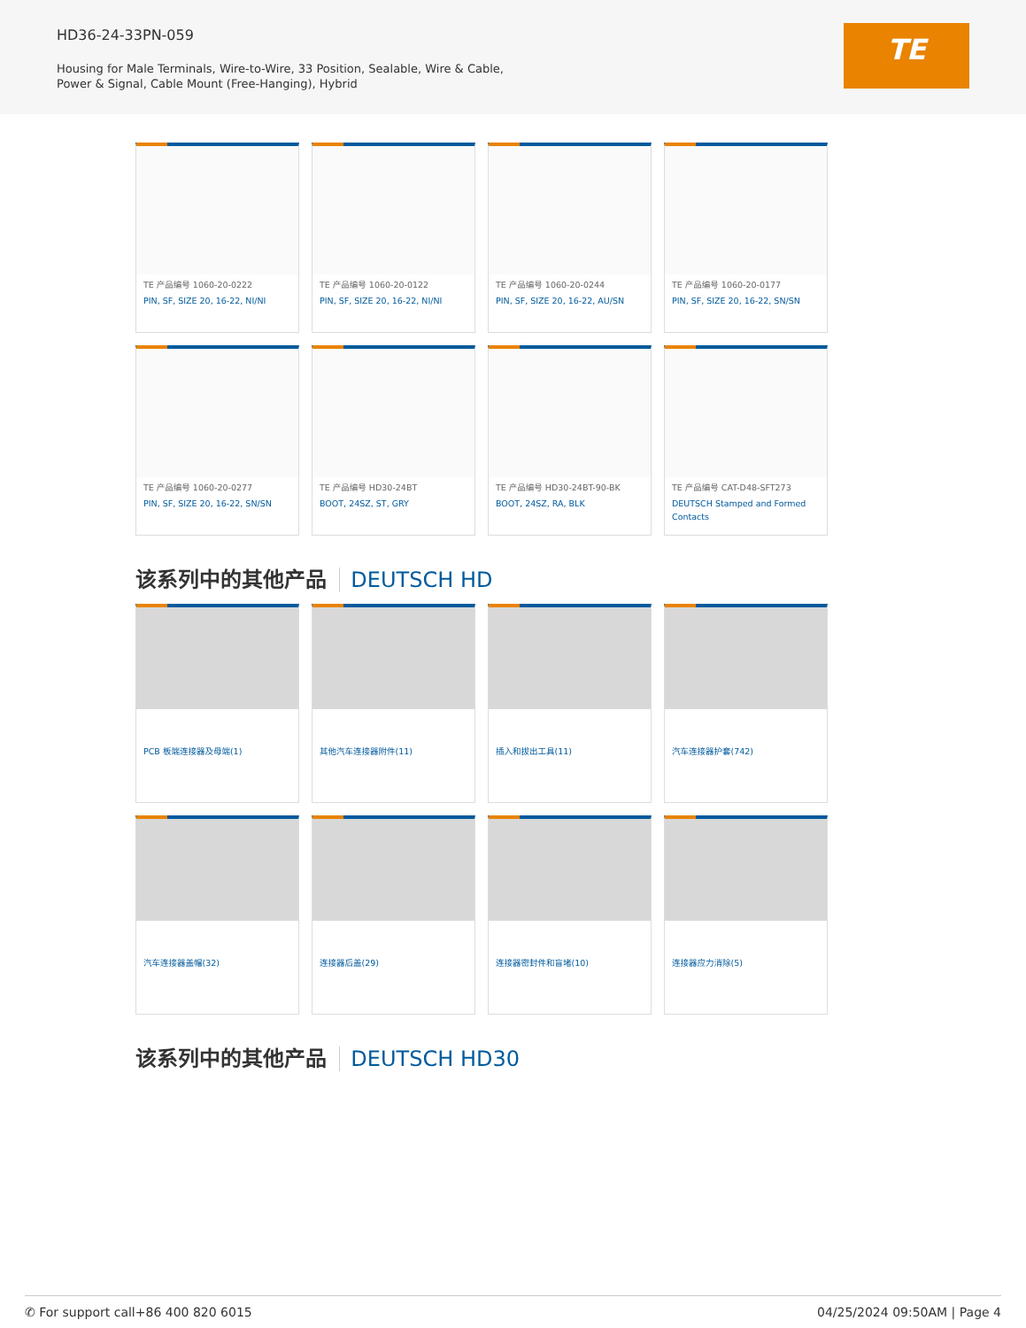HD36-24-33PN-059
Housing for Male Terminals, Wire-to-Wire, 33 Position, Sealable, Wire & Cable, Power & Signal, Cable Mount (Free-Hanging), Hybrid
TE
TE 产品编号 1060-20-0222
PIN, SF, SIZE 20, 16-22, NI/NI
TE 产品编号 1060-20-0122
PIN, SF, SIZE 20, 16-22, NI/NI
TE 产品编号 1060-20-0244
PIN, SF, SIZE 20, 16-22, AU/SN
TE 产品编号 1060-20-0177
PIN, SF, SIZE 20, 16-22, SN/SN
TE 产品编号 1060-20-0277
PIN, SF, SIZE 20, 16-22, SN/SN
TE 产品编号 HD30-24BT
BOOT, 24SZ, ST, GRY
TE 产品编号 HD30-24BT-90-BK
BOOT, 24SZ, RA, BLK
TE 产品编号 CAT-D48-SFT273
DEUTSCH Stamped and Formed Contacts
该系列中的其他产品 DEUTSCH HD
PCB 板端连接器及母端(1)
其他汽车连接器附件(11)
插入和拔出工具(11)
汽车连接器护套(742)
汽车连接器盖帽(32)
连接器后盖(29)
连接器密封件和盲堵(10)
连接器应力消除(5)
该系列中的其他产品 DEUTSCH HD30
✆ For support call+86 400 820 6015 04/25/2024 09:50AM | Page 4